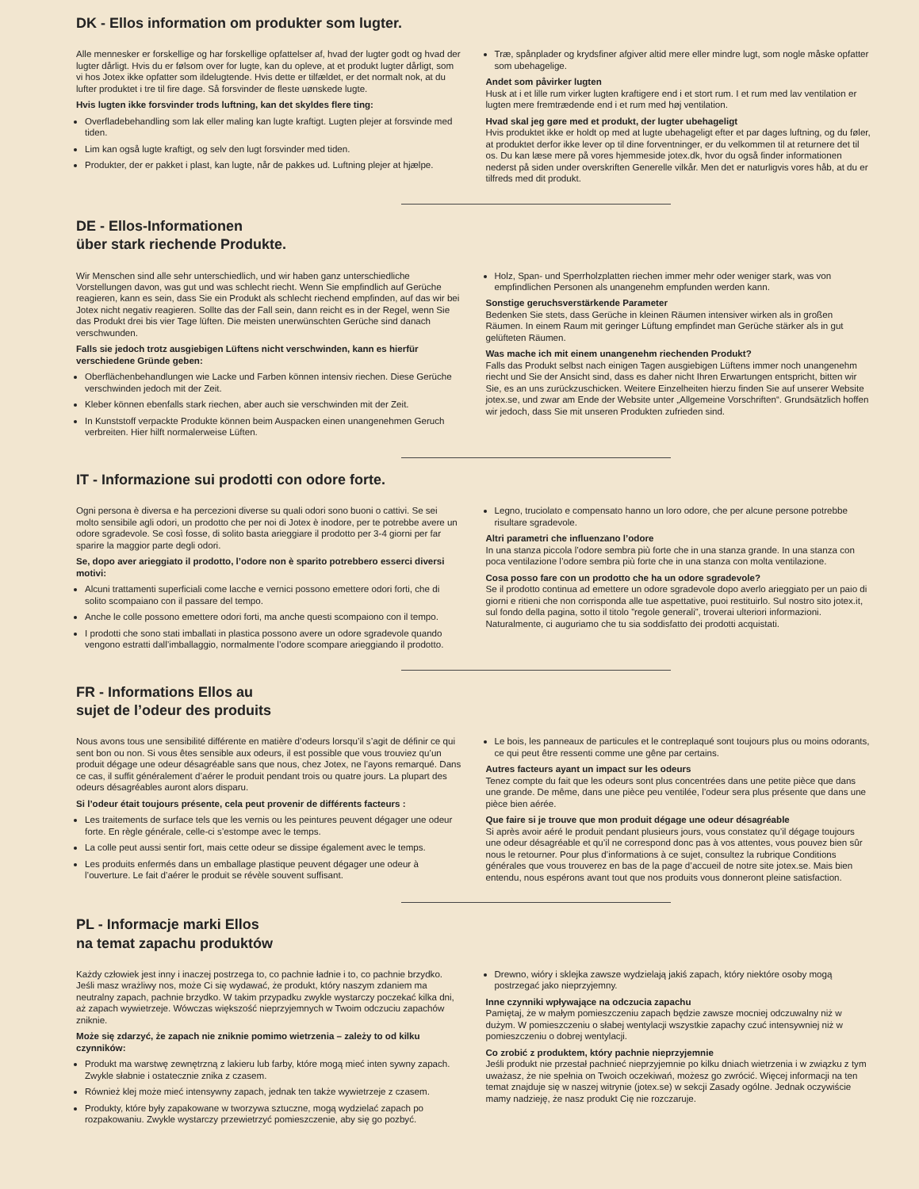DK - Ellos information om produkter som lugter.
Alle mennesker er forskellige og har forskellige opfattelser af, hvad der lugter godt og hvad der lugter dårligt. Hvis du er følsom over for lugte, kan du opleve, at et produkt lugter dårligt, som vi hos Jotex ikke opfatter som ildelugtende. Hvis dette er tilfældet, er det normalt nok, at du lufter produktet i tre til fire dage. Så forsvinder de fleste uønskede lugte.
Hvis lugten ikke forsvinder trods luftning, kan det skyldes flere ting:
Overfladebehandling som lak eller maling kan lugte kraftigt. Lugten plejer at forsvinde med tiden.
Lim kan også lugte kraftigt, og selv den lugt forsvinder med tiden.
Produkter, der er pakket i plast, kan lugte, når de pakkes ud. Luftning plejer at hjælpe.
Træ, spånplader og krydsfiner afgiver altid mere eller mindre lugt, som nogle måske opfatter som ubehagelige.
Andet som påvirker lugten
Husk at i et lille rum virker lugten kraftigere end i et stort rum. I et rum med lav ventilation er lugten mere fremtrædende end i et rum med høj ventilation.
Hvad skal jeg gøre med et produkt, der lugter ubehageligt
Hvis produktet ikke er holdt op med at lugte ubehageligt efter et par dages luftning, og du føler, at produktet derfor ikke lever op til dine forventninger, er du velkommen til at returnere det til os. Du kan læse mere på vores hjemmeside jotex.dk, hvor du også finder informationen nederst på siden under overskriften Generelle vilkår. Men det er naturligvis vores håb, at du er tilfreds med dit produkt.
DE - Ellos-Informationen
über stark riechende Produkte.
Wir Menschen sind alle sehr unterschiedlich, und wir haben ganz unterschiedliche Vorstellungen davon, was gut und was schlecht riecht. Wenn Sie empfindlich auf Gerüche reagieren, kann es sein, dass Sie ein Produkt als schlecht riechend empfinden, auf das wir bei Jotex nicht negativ reagieren. Sollte das der Fall sein, dann reicht es in der Regel, wenn Sie das Produkt drei bis vier Tage lüften. Die meisten unerwünschten Gerüche sind danach verschwunden.
Falls sie jedoch trotz ausgiebigen Lüftens nicht verschwinden, kann es hierfür verschiedene Gründe geben:
Oberflächenbehandlungen wie Lacke und Farben können intensiv riechen. Diese Gerüche verschwinden jedoch mit der Zeit.
Kleber können ebenfalls stark riechen, aber auch sie verschwinden mit der Zeit.
In Kunststoff verpackte Produkte können beim Auspacken einen unangenehmen Geruch verbreiten. Hier hilft normalerweise Lüften.
Holz, Span- und Sperrholzplatten riechen immer mehr oder weniger stark, was von empfindlichen Personen als unangenehm empfunden werden kann.
Sonstige geruchsverstärkende Parameter
Bedenken Sie stets, dass Gerüche in kleinen Räumen intensiver wirken als in großen Räumen. In einem Raum mit geringer Lüftung empfindet man Gerüche stärker als in gut gelüfteten Räumen.
Was mache ich mit einem unangenehm riechenden Produkt?
Falls das Produkt selbst nach einigen Tagen ausgiebigen Lüftens immer noch unangenehm riecht und Sie der Ansicht sind, dass es daher nicht Ihren Erwartungen entspricht, bitten wir Sie, es an uns zurückzuschicken. Weitere Einzelheiten hierzu finden Sie auf unserer Website jotex.se, und zwar am Ende der Website unter „Allgemeine Vorschriften“. Grundsätzlich hoffen wir jedoch, dass Sie mit unseren Produkten zufrieden sind.
IT - Informazione sui prodotti con odore forte.
Ogni persona è diversa e ha percezioni diverse su quali odori sono buoni o cattivi. Se sei molto sensibile agli odori, un prodotto che per noi di Jotex è inodore, per te potrebbe avere un odore sgradevole. Se così fosse, di solito basta arieggiare il prodotto per 3-4 giorni per far sparire la maggior parte degli odori.
Se, dopo aver arieggiato il prodotto, l’odore non è sparito potrebbero esserci diversi motivi:
Alcuni trattamenti superficiali come lacche e vernici possono emettere odori forti, che di solito scompaiano con il passare del tempo.
Anche le colle possono emettere odori forti, ma anche questi scompaiono con il tempo.
I prodotti che sono stati imballati in plastica possono avere un odore sgradevole quando vengono estratti dall’imballaggio, normalmente l’odore scompare arieggiando il prodotto.
Legno, truciolato e compensato hanno un loro odore, che per alcune persone potrebbe risultare sgradevole.
Altri parametri che influenzano l’odore
In una stanza piccola l’odore sembra più forte che in una stanza grande. In una stanza con poca ventilazione l’odore sembra più forte che in una stanza con molta ventilazione.
Cosa posso fare con un prodotto che ha un odore sgradevole?
Se il prodotto continua ad emettere un odore sgradevole dopo averlo arieggiato per un paio di giorni e ritieni che non corrisponda alle tue aspettative, puoi restituirlo. Sul nostro sito jotex.it, sul fondo della pagina, sotto il titolo ”regole generali”, troverai ulteriori informazioni. Naturalmente, ci auguriamo che tu sia soddisfatto dei prodotti acquistati.
FR - Informations Ellos au
sujet de l’odeur des produits
Nous avons tous une sensibilité différente en matière d’odeurs lorsqu’il s’agit de définir ce qui sent bon ou non. Si vous êtes sensible aux odeurs, il est possible que vous trouviez qu’un produit dégage une odeur désagréable sans que nous, chez Jotex, ne l’ayons remarqué. Dans ce cas, il suffit généralement d’aérer le produit pendant trois ou quatre jours. La plupart des odeurs désagréables auront alors disparu.
Si l’odeur était toujours présente, cela peut provenir de différents facteurs :
Les traitements de surface tels que les vernis ou les peintures peuvent dégager une odeur forte. En règle générale, celle-ci s’estompe avec le temps.
La colle peut aussi sentir fort, mais cette odeur se dissipe également avec le temps.
Les produits enfermés dans un emballage plastique peuvent dégager une odeur à l’ouverture. Le fait d’aérer le produit se révèle souvent suffisant.
Le bois, les panneaux de particules et le contreplaqué sont toujours plus ou moins odorants, ce qui peut être ressenti comme une gêne par certains.
Autres facteurs ayant un impact sur les odeurs
Tenez compte du fait que les odeurs sont plus concentrées dans une petite pièce que dans une grande. De même, dans une pièce peu ventilée, l’odeur sera plus présente que dans une pièce bien aérée.
Que faire si je trouve que mon produit dégage une odeur désagréable
Si après avoir aéré le produit pendant plusieurs jours, vous constatez qu’il dégage toujours une odeur désagréable et qu’il ne correspond donc pas à vos attentes, vous pouvez bien sûr nous le retourner. Pour plus d’informations à ce sujet, consultez la rubrique Conditions générales que vous trouverez en bas de la page d’accueil de notre site jotex.se. Mais bien entendu, nous espérons avant tout que nos produits vous donneront pleine satisfaction.
PL - Informacje marki Ellos
na temat zapachu produktów
Każdy człowiek jest inny i inaczej postrzega to, co pachnie ładnie i to, co pachnie brzydko. Jeśli masz wrażliwy nos, może Ci się wydawać, że produkt, który naszym zdaniem ma neutralny zapach, pachnie brzydko. W takim przypadku zwykle wystarczy poczekać kilka dni, aż zapach wywietrzeje. Wówczas większość nieprzyjemnych w Twoim odczuciu zapachów zniknie.
Może się zdarzyć, że zapach nie zniknie pomimo wietrzenia – zależy to od kilku czynników:
Produkt ma warstwę zewnętrzną z lakieru lub farby, które mogą mieć inten sywny zapach. Zwykle słabnie i ostatecznie znika z czasem.
Również klej może mieć intensywny zapach, jednak ten także wywietrzeje z czasem.
Produkty, które były zapakowane w tworzywa sztuczne, mogą wydzielać zapach po rozpakowaniu. Zwykle wystarczy przewietrzyć pomieszczenie, aby się go pozbyć.
Drewno, wióry i sklejka zawsze wydzielają jakiś zapach, który niektóre osoby mogą postrzegać jako nieprzyjemny.
Inne czynniki wpływające na odczucia zapachu
Pamiętaj, że w małym pomieszczeniu zapach będzie zawsze mocniej odczuwalny niż w dużym. W pomieszczeniu o słabej wentylacji wszystkie zapachy czuć intensywniej niż w pomieszczeniu o dobrej wentylacji.
Co zrobić z produktem, który pachnie nieprzyjemnie
Jeśli produkt nie przestał pachnieć nieprzyjemnie po kilku dniach wietrzenia i w związku z tym uważasz, że nie spełnia on Twoich oczekiwań, możesz go zwrócić. Więcej informacji na ten temat znajduje się w naszej witrynie (jotex.se) w sekcji Zasady ogólne. Jednak oczywiście mamy nadzieję, że nasz produkt Cię nie rozczaruje.